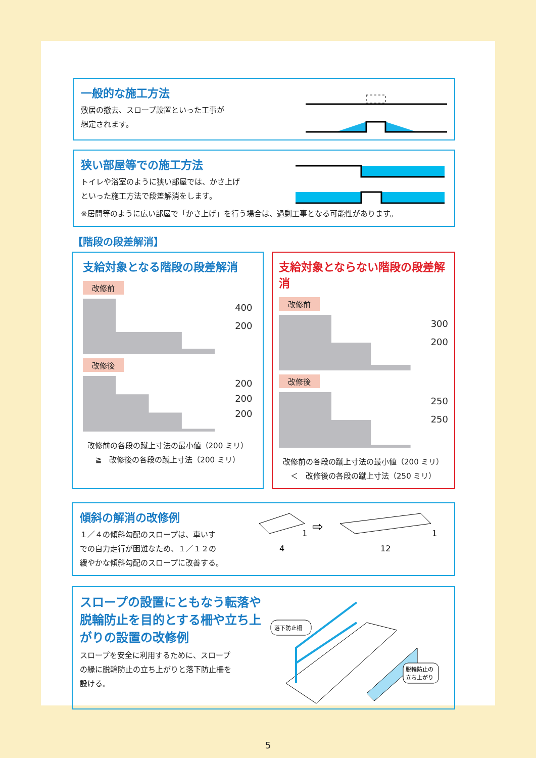一般的な施工方法
敷居の撤去、スロープ設置といった工事が
想定されます。
狭い部屋等での施工方法
トイレや浴室のように狭い部屋では、かさ上げ
といった施工方法で段差解消をします。
※居間等のように広い部屋で「かさ上げ」を行う場合は、過剰工事となる可能性があります。
【階段の段差解消】
支給対象となる階段の段差解消
改修前
400
200
改修後
200
200
200
改修前の各段の蹴上寸法の最小値（200 ミリ）
≧　改修後の各段の蹴上寸法（200 ミリ）
支給対象とならない階段の段差解消
改修前
300
200
改修後
250
250
改修前の各段の蹴上寸法の最小値（200 ミリ）
＜　改修後の各段の蹴上寸法（250 ミリ）
傾斜の解消の改修例
１／４の傾斜勾配のスロープは、車いす
での自力走行が困難なため、１／１２の
緩やかな傾斜勾配のスロープに改善する。
1
4
⇨
1
12
スロープの設置にともなう転落や
脱輪防止を目的とする柵や立ち上
がりの設置の改修例
スロープを安全に利用するために、スロープ
の縁に脱輪防止の立ち上がりと落下防止柵を
設ける。
落下防止柵
脱輪防止の
立ち上がり
5